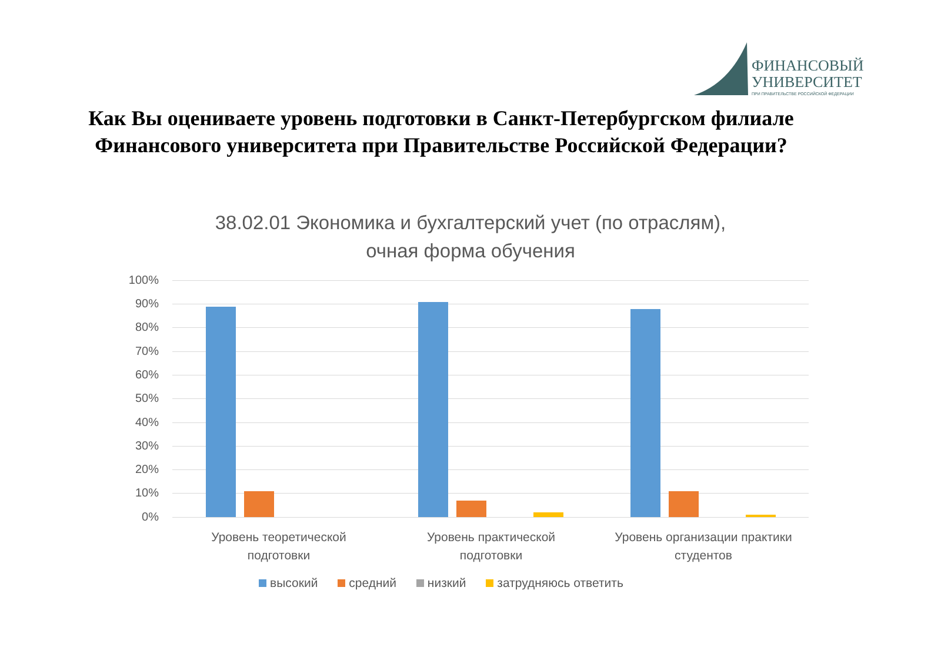ФИНАНСОВЫЙ
УНИВЕРСИТЕТ
ПРИ ПРАВИТЕЛЬСТВЕ РОССИЙСКОЙ ФЕДЕРАЦИИ
Как Вы оцениваете уровень подготовки в Санкт-Петербургском филиале
Финансового университета при Правительстве Российской Федерации?
38.02.01 Экономика и бухгалтерский учет (по отраслям),
очная форма обучения
100%
90%
80%
70%
60%
50%
40%
30%
20%
10%
0%
Уровень теоретической
подготовки
Уровень практической
подготовки
Уровень организации практики
студентов
высокий средний низкий затрудняюсь ответить